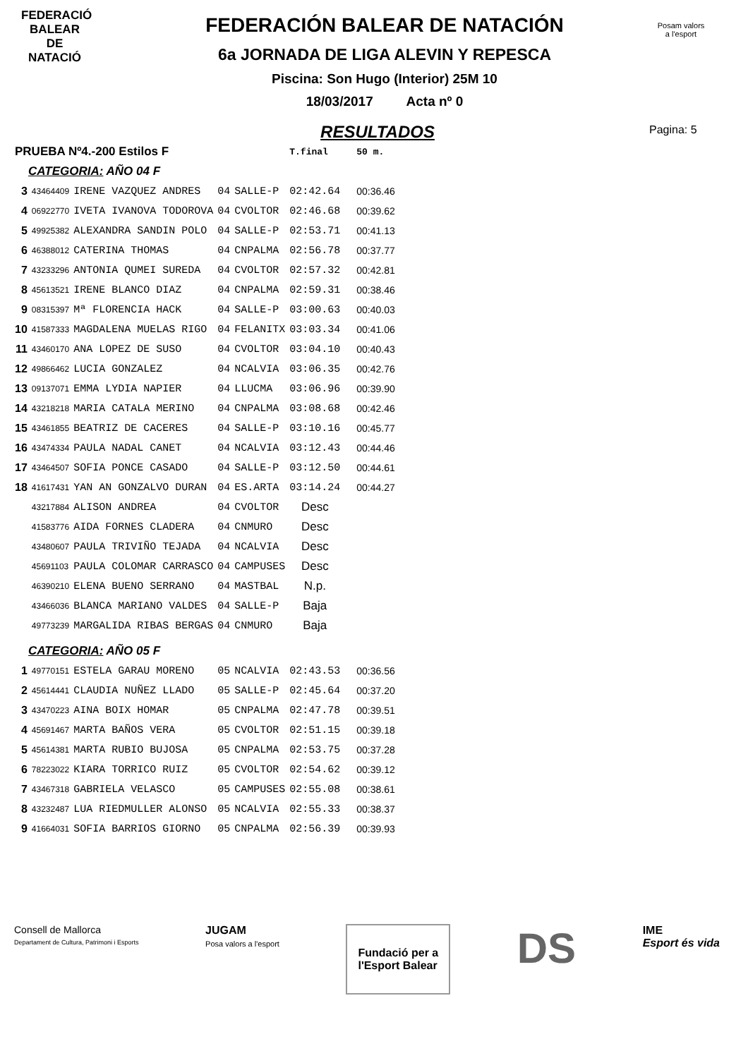FEDERACIÓ
BALEAR DE
NATACIÓ
Posam valors
a l'esport
FEDERACIÓN BALEAR DE NATACIÓN
6a JORNADA DE LIGA ALEVIN Y REPESCA
Piscina: Son Hugo (Interior) 25M 10
18/03/2017 Acta nº 0
Pagina: 5
RESULTADOS
| PRUEBA Nº4.-200 Estilos F | | | | | T.final | 50 m. |
| CATEGORIA: AÑO 04 F | | | | | | |
| 3 | 43464409 | IRENE VAZQUEZ ANDRES | 04 | SALLE-P | 02:42.64 | 00:36.46 |
| 4 | 06922770 | IVETA IVANOVA TODOROVA | 04 | CVOLTOR | 02:46.68 | 00:39.62 |
| 5 | 49925382 | ALEXANDRA SANDIN POLO | 04 | SALLE-P | 02:53.71 | 00:41.13 |
| 6 | 46388012 | CATERINA THOMAS | 04 | CNPALMA | 02:56.78 | 00:37.77 |
| 7 | 43233296 | ANTONIA QUMEI SUREDA | 04 | CVOLTOR | 02:57.32 | 00:42.81 |
| 8 | 45613521 | IRENE BLANCO DIAZ | 04 | CNPALMA | 02:59.31 | 00:38.46 |
| 9 | 08315397 | Mª FLORENCIA HACK | 04 | SALLE-P | 03:00.63 | 00:40.03 |
| 10 | 41587333 | MAGDALENA MUELAS RIGO | 04 | FELANITX | 03:03.34 | 00:41.06 |
| 11 | 43460170 | ANA LOPEZ DE SUSO | 04 | CVOLTOR | 03:04.10 | 00:40.43 |
| 12 | 49866462 | LUCIA GONZALEZ | 04 | NCALVIA | 03:06.35 | 00:42.76 |
| 13 | 09137071 | EMMA LYDIA NAPIER | 04 | LLUCMA | 03:06.96 | 00:39.90 |
| 14 | 43218218 | MARIA CATALA MERINO | 04 | CNPALMA | 03:08.68 | 00:42.46 |
| 15 | 43461855 | BEATRIZ DE CACERES | 04 | SALLE-P | 03:10.16 | 00:45.77 |
| 16 | 43474334 | PAULA NADAL CANET | 04 | NCALVIA | 03:12.43 | 00:44.46 |
| 17 | 43464507 | SOFIA PONCE CASADO | 04 | SALLE-P | 03:12.50 | 00:44.61 |
| 18 | 41617431 | YAN AN GONZALVO DURAN | 04 | ES.ARTA | 03:14.24 | 00:44.27 |
| | 43217884 | ALISON ANDREA | 04 | CVOLTOR | Desc | |
| | 41583776 | AIDA FORNES CLADERA | 04 | CNMURO | Desc | |
| | 43480607 | PAULA TRIVIÑO TEJADA | 04 | NCALVIA | Desc | |
| | 45691103 | PAULA COLOMAR CARRASCO | 04 | CAMPUSES | Desc | |
| | 46390210 | ELENA BUENO SERRANO | 04 | MASTBAL | N.p. | |
| | 43466036 | BLANCA MARIANO VALDES | 04 | SALLE-P | Baja | |
| | 49773239 | MARGALIDA RIBAS BERGAS | 04 | CNMURO | Baja | |
| CATEGORIA: AÑO 05 F | | | | | | |
| 1 | 49770151 | ESTELA GARAU MORENO | 05 | NCALVIA | 02:43.53 | 00:36.56 |
| 2 | 45614441 | CLAUDIA NUÑEZ LLADO | 05 | SALLE-P | 02:45.64 | 00:37.20 |
| 3 | 43470223 | AINA BOIX HOMAR | 05 | CNPALMA | 02:47.78 | 00:39.51 |
| 4 | 45691467 | MARTA BAÑOS VERA | 05 | CVOLTOR | 02:51.15 | 00:39.18 |
| 5 | 45614381 | MARTA RUBIO BUJOSA | 05 | CNPALMA | 02:53.75 | 00:37.28 |
| 6 | 78223022 | KIARA TORRICO RUIZ | 05 | CVOLTOR | 02:54.62 | 00:39.12 |
| 7 | 43467318 | GABRIELA VELASCO | 05 | CAMPUSES | 02:55.08 | 00:38.61 |
| 8 | 43232487 | LUA RIEDMULLER ALONSO | 05 | NCALVIA | 02:55.33 | 00:38.37 |
| 9 | 41664031 | SOFIA BARRIOS GIORNO | 05 | CNPALMA | 02:56.39 | 00:39.93 |
Consell de Mallorca
Departament de Cultura, Patrimoni i Esports
JUGAM
Posa valors a l'esport
Fundació per a
l'Esport Balear
DS
IME
Esport és vida